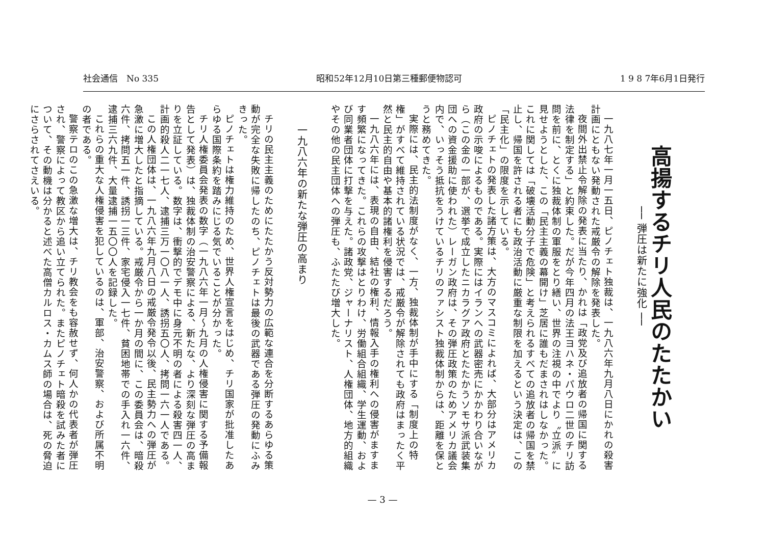社会通信　No 335 昭和52年12月10日第三種郵便物認可 1 9 8 7年6月1日発行
高揚するチリ人民のたたかい
── 弾圧は新たに強化 ──
一九八七年一月一五日、ピノチェト独裁は、一九八六年九月八日にかれの殺害計画にともない発動された戒厳令の解除を発表した。
夜間外出禁止令解除の発表に当たり、かれは「政党及び追放者の帰国に関する法律を制定する」と約束した。だが今年四月の法王ヨハネ・パウロ二世のチリ訪問を前に、とくに独裁体制の軍服をとり繕い、世界の注視の中でより〝立派〟に見せようとした、この「民主主義の幕開け」芝居に誰もだまされはしなかった。これに関しては「破壊活動分子で危険」と考えられるすべての追放者の帰国を禁止し、帰国を許される者にも政治活動に厳重な制限を加えるという決定は、この「民主化」の限度を示している。
ピノチェトの発表した諸方策は、大方のマスコミによれば、大部分はアメリカ政府の示唆によるものである。実際にはイランへの武器密売にかかわり合いながら（この金の一部が、選挙で成立したニカラグア政府とたたかうソモサ派武装集団への資金援助に使われた）レーガン政府は、その弾圧政策のためアメリカ議会内で、いっそう抵抗をうけているチリのファシスト独裁体制からは、距離を保とうと務めてきた。
実際には、民主的法制度がなく、一方、独裁体制が手中にする「制度上の特権」がすべて維持されている状況では、戒厳令が解除されても政府はまったく平然と民主的自由や基本的諸権利を侵害するだろう。
一九八六年には、表現の自由、結社の権利、情報入手の権利への侵害がますます頻繁になってきた。これらの攻撃はとりわけ、労働組合組織、学生運動、および同業者団体に打撃を与えた。諸政党、ジャーナリスト、人権団体、地方的組織やその他の民主団体への弾圧も、ふたたび増大した。
一九八六年の新たな弾圧の高まり
チリの民主主義のためにたたかう反対勢力の広範な連合を分断するあらゆる策動が完全な失敗に帰したのち、ピノチェトは最後の武器である弾圧の発動にふみきった。
ピノチェトは権力維持のため、世界人権宣言をはじめ、チリ国家が批准したあらゆる国際条約を踏みにじる気でいることが分かった。
チリ人権委員会発表の数字（一九八六年一月～九月の人権侵害に関する予備報告として発表）は、独裁体制の治安警察による、新たな、より深刻な弾圧の高まりを立証している。数字は、衝撃的でデモ中に身元不明の者による殺害四一人、計画的殺人二一七人、逮捕三万一〇八一人、誘拐五〇人、拷問一六一人である。
この人権団体は、一九八六年九月八日の戒厳令発令以後、民主勢力への弾圧が急激に増大したと指摘している。戒厳令から一か月の間に、この委員会は、暗殺六件、拷問五一件、誘拐一三件、家宅侵入一七件、貧困地帯での手入れ一六件、逮捕三六九件、大量逮捕一五〇〇人を記録した。
これらの重大な人権侵害を犯しているのは、軍部、治安警察、および所属不明の者である。
警察テロのこの急激な増大は、チリ教会をも容赦せず、何人かの代表者が弾圧され、警察によって教区から追い立てられた。またピノチェト暗殺を試みた者について、その動機は分かると述べた高僧カルロス・カムス師の場合は、死の脅迫にさらされてさえいる。
— 3 —